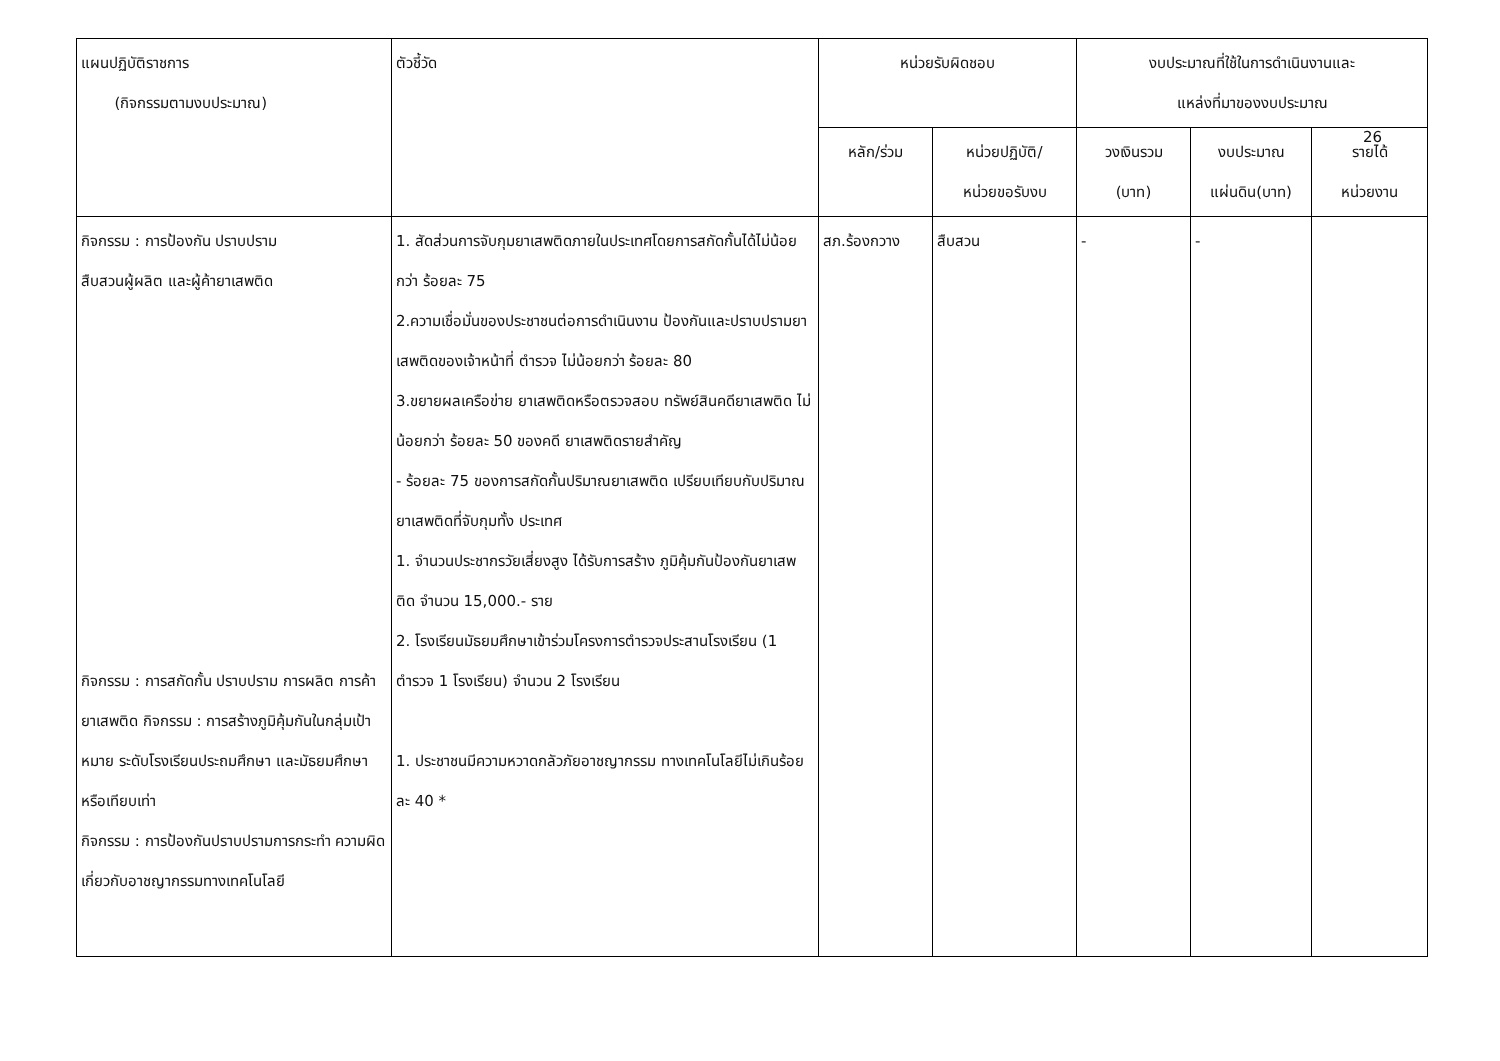26
| แผนปฏิบัติราชการ (กิจกรรมตามงบประมาณ) | ตัวชี้วัด | หน่วยรับผิดชอบ | | งบประมาณที่ใช้ในการดำเนินงานและ แหล่งที่มาของงบประมาณ | | |
| --- | --- | --- | --- | --- | --- | --- |
| | | หลัก/ร่วม | หน่วยปฏิบัติ/ หน่วยขอรับงบ | วงเงินรวม (บาท) | งบประมาณ แผ่นดิน(บาท) | รายได้ หน่วยงาน |
| กิจกรรม : การป้องกัน ปราบปราม สืบสวนผู้ผลิต และผู้ค้ายาเสพติด กิจกรรม : การสกัดกั้น ปราบปราม การผลิต การค้ายาเสพติด กิจกรรม : การสร้างภูมิคุ้มกันในกลุ่มเป้าหมาย ระดับโรงเรียนประถมศึกษา และมัธยมศึกษาหรือเทียบเท่า กิจกรรม : การป้องกันปราบปรามการกระทำ ความผิดเกี่ยวกับอาชญากรรมทางเทคโนโลยี | 1. สัดส่วนการจับกุมยาเสพติดภายในประเทศโดยการสกัดกั้นได้ไม่น้อยกว่า ร้อยละ 75 2.ความเชื่อมั่นของประชาชนต่อการดำเนินงาน ป้องกันและปราบปรามยาเสพติดของเจ้าหน้าที่ ตำรวจ ไม่น้อยกว่า ร้อยละ 80 3.ขยายผลเครือข่าย ยาเสพติดหรือตรวจสอบ ทรัพย์สินคดียาเสพติด ไม่น้อยกว่า ร้อยละ 50 ของคดี ยาเสพติดรายสำคัญ - ร้อยละ 75 ของการสกัดกั้นปริมาณยาเสพติด เปรียบเทียบกับปริมาณยาเสพติดที่จับกุมทั้ง ประเทศ 1. จำนวนประชากรวัยเสี่ยงสูง ได้รับการสร้าง ภูมิคุ้มกันป้องกันยาเสพติด จำนวน 15,000.- ราย 2. โรงเรียนมัธยมศึกษาเข้าร่วมโครงการตำรวจประสานโรงเรียน (1 ตำรวจ 1 โรงเรียน) จำนวน 2 โรงเรียน 1. ประชาชนมีความหวาดกลัวภัยอาชญากรรม ทางเทคโนโลยีไม่เกินร้อยละ 40 * | สภ.ร้องกวาง | สืบสวน | - | - | |